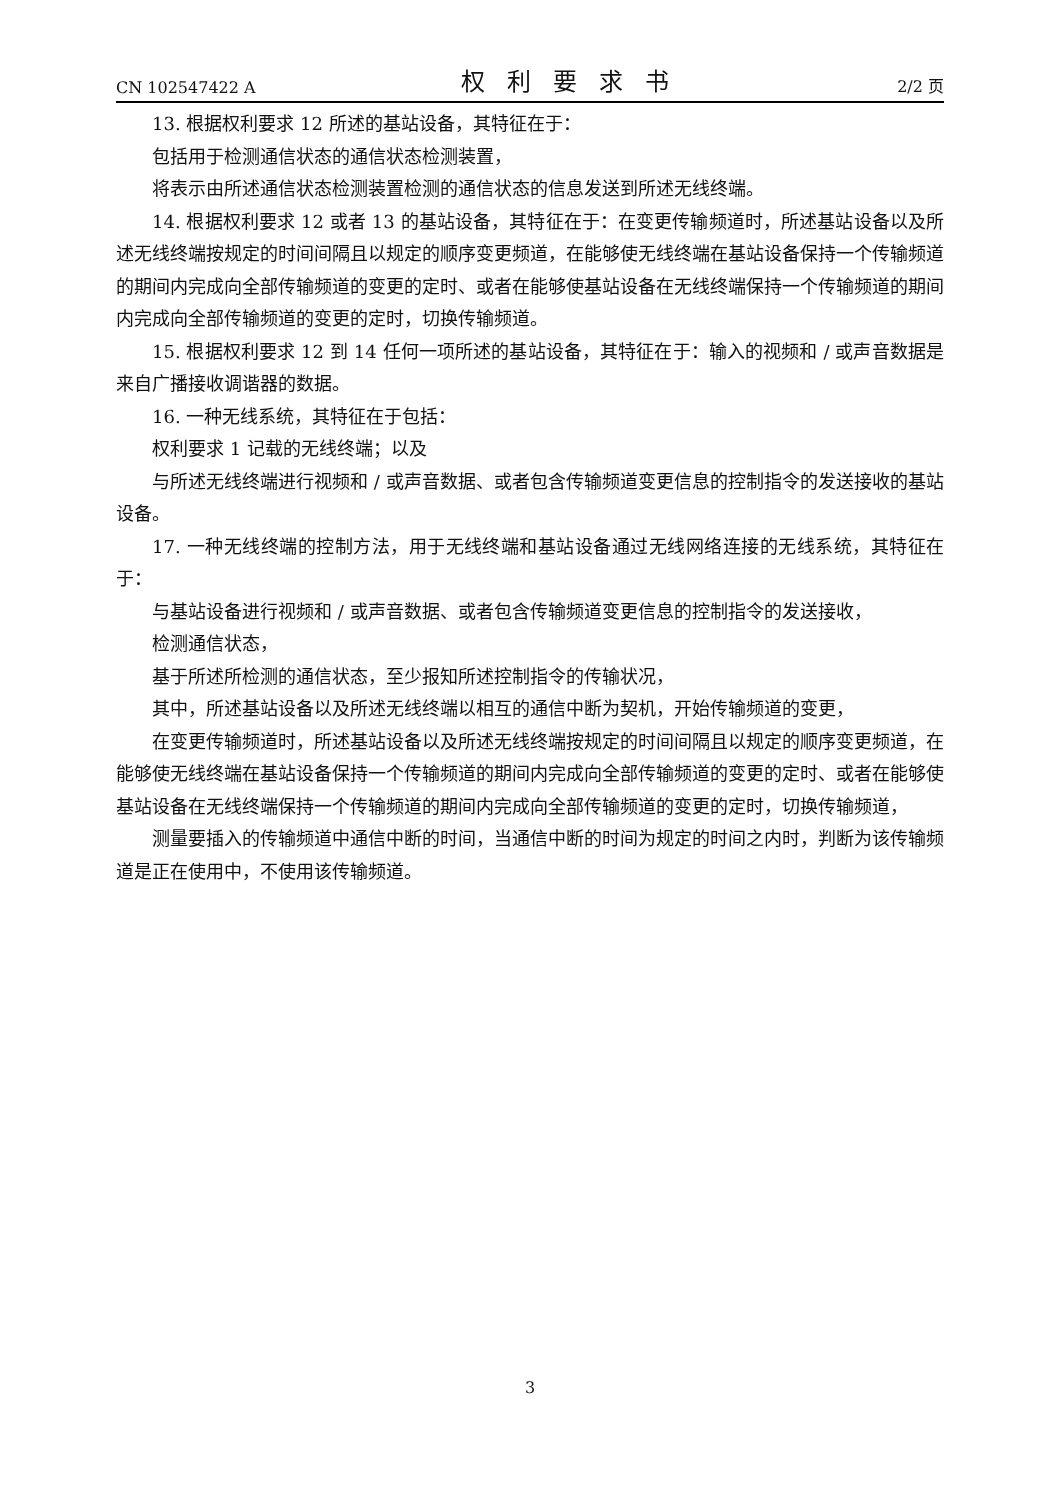CN 102547422 A 权利要求书 2/2 页
13. 根据权利要求 12 所述的基站设备，其特征在于：
包括用于检测通信状态的通信状态检测装置，
将表示由所述通信状态检测装置检测的通信状态的信息发送到所述无线终端。
14. 根据权利要求 12 或者 13 的基站设备，其特征在于：在变更传输频道时，所述基站设备以及所述无线终端按规定的时间间隔且以规定的顺序变更频道，在能够使无线终端在基站设备保持一个传输频道的期间内完成向全部传输频道的变更的定时、或者在能够使基站设备在无线终端保持一个传输频道的期间内完成向全部传输频道的变更的定时，切换传输频道。
15. 根据权利要求 12 到 14 任何一项所述的基站设备，其特征在于：输入的视频和 / 或声音数据是来自广播接收调谐器的数据。
16. 一种无线系统，其特征在于包括：
权利要求 1 记载的无线终端；以及
与所述无线终端进行视频和 / 或声音数据、或者包含传输频道变更信息的控制指令的发送接收的基站设备。
17. 一种无线终端的控制方法，用于无线终端和基站设备通过无线网络连接的无线系统，其特征在于：
与基站设备进行视频和 / 或声音数据、或者包含传输频道变更信息的控制指令的发送接收，
检测通信状态，
基于所述所检测的通信状态，至少报知所述控制指令的传输状况，
其中，所述基站设备以及所述无线终端以相互的通信中断为契机，开始传输频道的变更，
在变更传输频道时，所述基站设备以及所述无线终端按规定的时间间隔且以规定的顺序变更频道，在能够使无线终端在基站设备保持一个传输频道的期间内完成向全部传输频道的变更的定时、或者在能够使基站设备在无线终端保持一个传输频道的期间内完成向全部传输频道的变更的定时，切换传输频道，
测量要插入的传输频道中通信中断的时间，当通信中断的时间为规定的时间之内时，判断为该传输频道是正在使用中，不使用该传输频道。
3